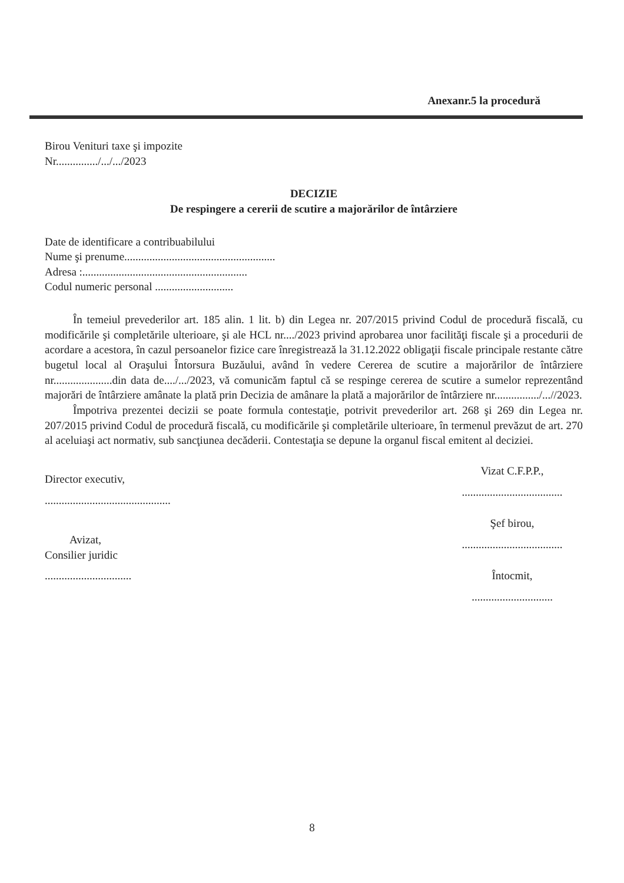Anexanr.5 la procedură
Birou Venituri taxe şi impozite
Nr.............../.../.../2023
DECIZIE
De respingere a cererii de scutire a majorărilor de întârziere
Date de identificare a contribuabilului
Nume şi prenume......................................................
Adresa :...........................................................
Codul numeric personal ............................
În temeiul prevederilor art. 185 alin. 1 lit. b) din Legea nr. 207/2015 privind Codul de procedură fiscală, cu modificările şi completările ulterioare, şi ale HCL nr..../2023 privind aprobarea unor facilităţi fiscale şi a procedurii de acordare a acestora, în cazul persoanelor fizice care înregistrează la 31.12.2022 obligaţii fiscale principale restante către bugetul local al Oraşului Întorsura Buzăului, având în vedere Cererea de scutire a majorărilor de întârziere nr.....................din data de..../.../2023, vă comunicăm faptul că se respinge cererea de scutire a sumelor reprezentând majorări de întârziere amânate la plată prin Decizia de amânare la plată a majorărilor de întârziere nr................/...//2023.
Împotriva prezentei decizii se poate formula contestaţie, potrivit prevederilor art. 268 şi 269 din Legea nr. 207/2015 privind Codul de procedură fiscală, cu modificările şi completările ulterioare, în termenul prevăzut de art. 270 al aceluiaşi act normativ, sub sancţiunea decăderii. Contestaţia se depune la organul fiscal emitent al deciziei.
Director executiv,
.............................................
Avizat,
Consilier juridic
...............................
Vizat C.F.P.P.,
....................................
Şef birou,
....................................
Întocmit,
.............................
8